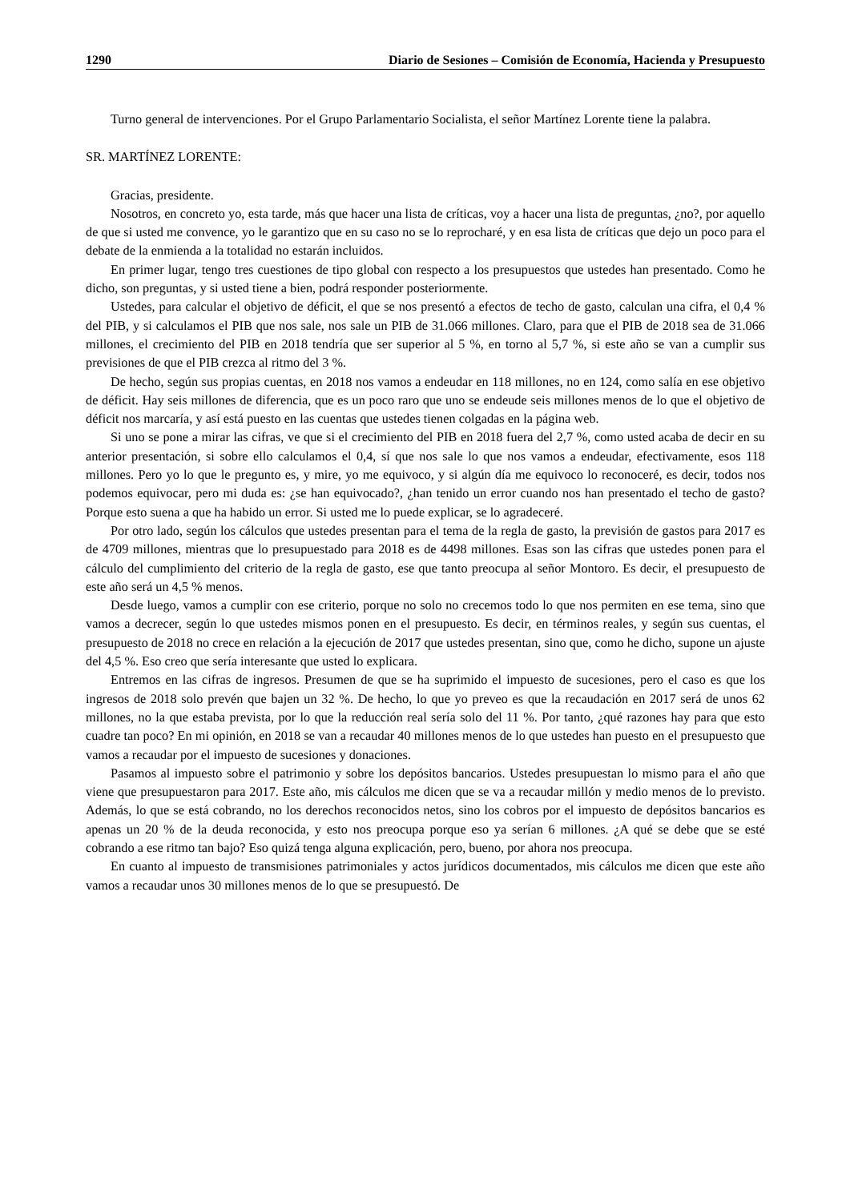1290 Diario de Sesiones – Comisión de Economía, Hacienda y Presupuesto
Turno general de intervenciones. Por el Grupo Parlamentario Socialista, el señor Martínez Lorente tiene la palabra.
SR. MARTÍNEZ LORENTE:
Gracias, presidente.
Nosotros, en concreto yo, esta tarde, más que hacer una lista de críticas, voy a hacer una lista de preguntas, ¿no?, por aquello de que si usted me convence, yo le garantizo que en su caso no se lo reprocharé, y en esa lista de críticas que dejo un poco para el debate de la enmienda a la totalidad no estarán incluidos.
En primer lugar, tengo tres cuestiones de tipo global con respecto a los presupuestos que ustedes han presentado. Como he dicho, son preguntas, y si usted tiene a bien, podrá responder posteriormente.
Ustedes, para calcular el objetivo de déficit, el que se nos presentó a efectos de techo de gasto, calculan una cifra, el 0,4 % del PIB, y si calculamos el PIB que nos sale, nos sale un PIB de 31.066 millones. Claro, para que el PIB de 2018 sea de 31.066 millones, el crecimiento del PIB en 2018 tendría que ser superior al 5 %, en torno al 5,7 %, si este año se van a cumplir sus previsiones de que el PIB crezca al ritmo del 3 %.
De hecho, según sus propias cuentas, en 2018 nos vamos a endeudar en 118 millones, no en 124, como salía en ese objetivo de déficit. Hay seis millones de diferencia, que es un poco raro que uno se endeude seis millones menos de lo que el objetivo de déficit nos marcaría, y así está puesto en las cuentas que ustedes tienen colgadas en la página web.
Si uno se pone a mirar las cifras, ve que si el crecimiento del PIB en 2018 fuera del 2,7 %, como usted acaba de decir en su anterior presentación, si sobre ello calculamos el 0,4, sí que nos sale lo que nos vamos a endeudar, efectivamente, esos 118 millones. Pero yo lo que le pregunto es, y mire, yo me equivoco, y si algún día me equivoco lo reconoceré, es decir, todos nos podemos equivocar, pero mi duda es: ¿se han equivocado?, ¿han tenido un error cuando nos han presentado el techo de gasto? Porque esto suena a que ha habido un error. Si usted me lo puede explicar, se lo agradeceré.
Por otro lado, según los cálculos que ustedes presentan para el tema de la regla de gasto, la previsión de gastos para 2017 es de 4709 millones, mientras que lo presupuestado para 2018 es de 4498 millones. Esas son las cifras que ustedes ponen para el cálculo del cumplimiento del criterio de la regla de gasto, ese que tanto preocupa al señor Montoro. Es decir, el presupuesto de este año será un 4,5 % menos.
Desde luego, vamos a cumplir con ese criterio, porque no solo no crecemos todo lo que nos permiten en ese tema, sino que vamos a decrecer, según lo que ustedes mismos ponen en el presupuesto. Es decir, en términos reales, y según sus cuentas, el presupuesto de 2018 no crece en relación a la ejecución de 2017 que ustedes presentan, sino que, como he dicho, supone un ajuste del 4,5 %. Eso creo que sería interesante que usted lo explicara.
Entremos en las cifras de ingresos. Presumen de que se ha suprimido el impuesto de sucesiones, pero el caso es que los ingresos de 2018 solo prevén que bajen un 32 %. De hecho, lo que yo preveo es que la recaudación en 2017 será de unos 62 millones, no la que estaba prevista, por lo que la reducción real sería solo del 11 %. Por tanto, ¿qué razones hay para que esto cuadre tan poco? En mi opinión, en 2018 se van a recaudar 40 millones menos de lo que ustedes han puesto en el presupuesto que vamos a recaudar por el impuesto de sucesiones y donaciones.
Pasamos al impuesto sobre el patrimonio y sobre los depósitos bancarios. Ustedes presupuestan lo mismo para el año que viene que presupuestaron para 2017. Este año, mis cálculos me dicen que se va a recaudar millón y medio menos de lo previsto. Además, lo que se está cobrando, no los derechos reconocidos netos, sino los cobros por el impuesto de depósitos bancarios es apenas un 20 % de la deuda reconocida, y esto nos preocupa porque eso ya serían 6 millones. ¿A qué se debe que se esté cobrando a ese ritmo tan bajo? Eso quizá tenga alguna explicación, pero, bueno, por ahora nos preocupa.
En cuanto al impuesto de transmisiones patrimoniales y actos jurídicos documentados, mis cálculos me dicen que este año vamos a recaudar unos 30 millones menos de lo que se presupuestó. De